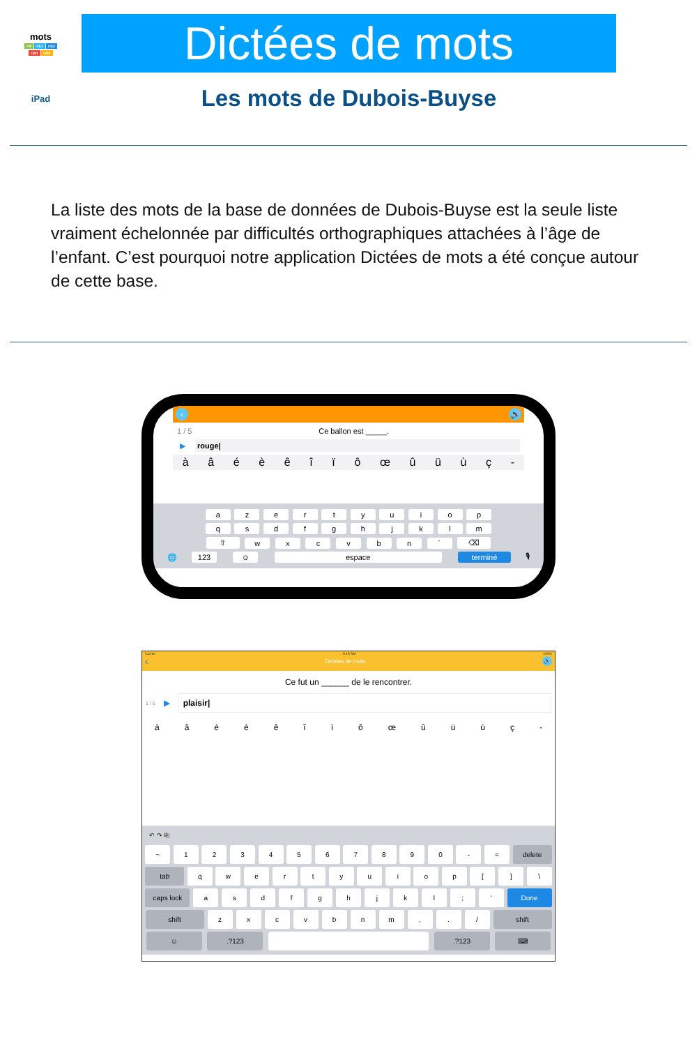mots
CP CE1 CE2
CM1 CM2
Dictées de mots
iPad
Les mots de Dubois-Buyse
La liste des mots de la base de données de Dubois-Buyse est la seule liste vraiment échelonnée par difficultés orthographiques attachées à l’âge de l’enfant. C’est pourquoi notre application Dictées de mots a été conçue autour de cette base.
‹ 🔊
1 / 5 Ce ballon est _____.
▶ rouge|
àâéèêîïôœûüùç -
azertyuiop
qsdfghjklm
⇧ wxcvbn ´ ⌫
🌐 123 ☺ espace terminé 🎙
Carrier 9:15 AM 100%
‹ Dictées de mots 🔊
Ce fut un ______ de le rencontrer.
1 / 5 ▶ plaisir|
àâéèêîïôœûüùç -
↶ ↷ ⎘
~ 1234567890 - = delete
tab qwertyuiop [] \
caps lock asdfghjkl; ' Done
shift zxcvbnm,. / shift
☺.?123 .?123 ⌨